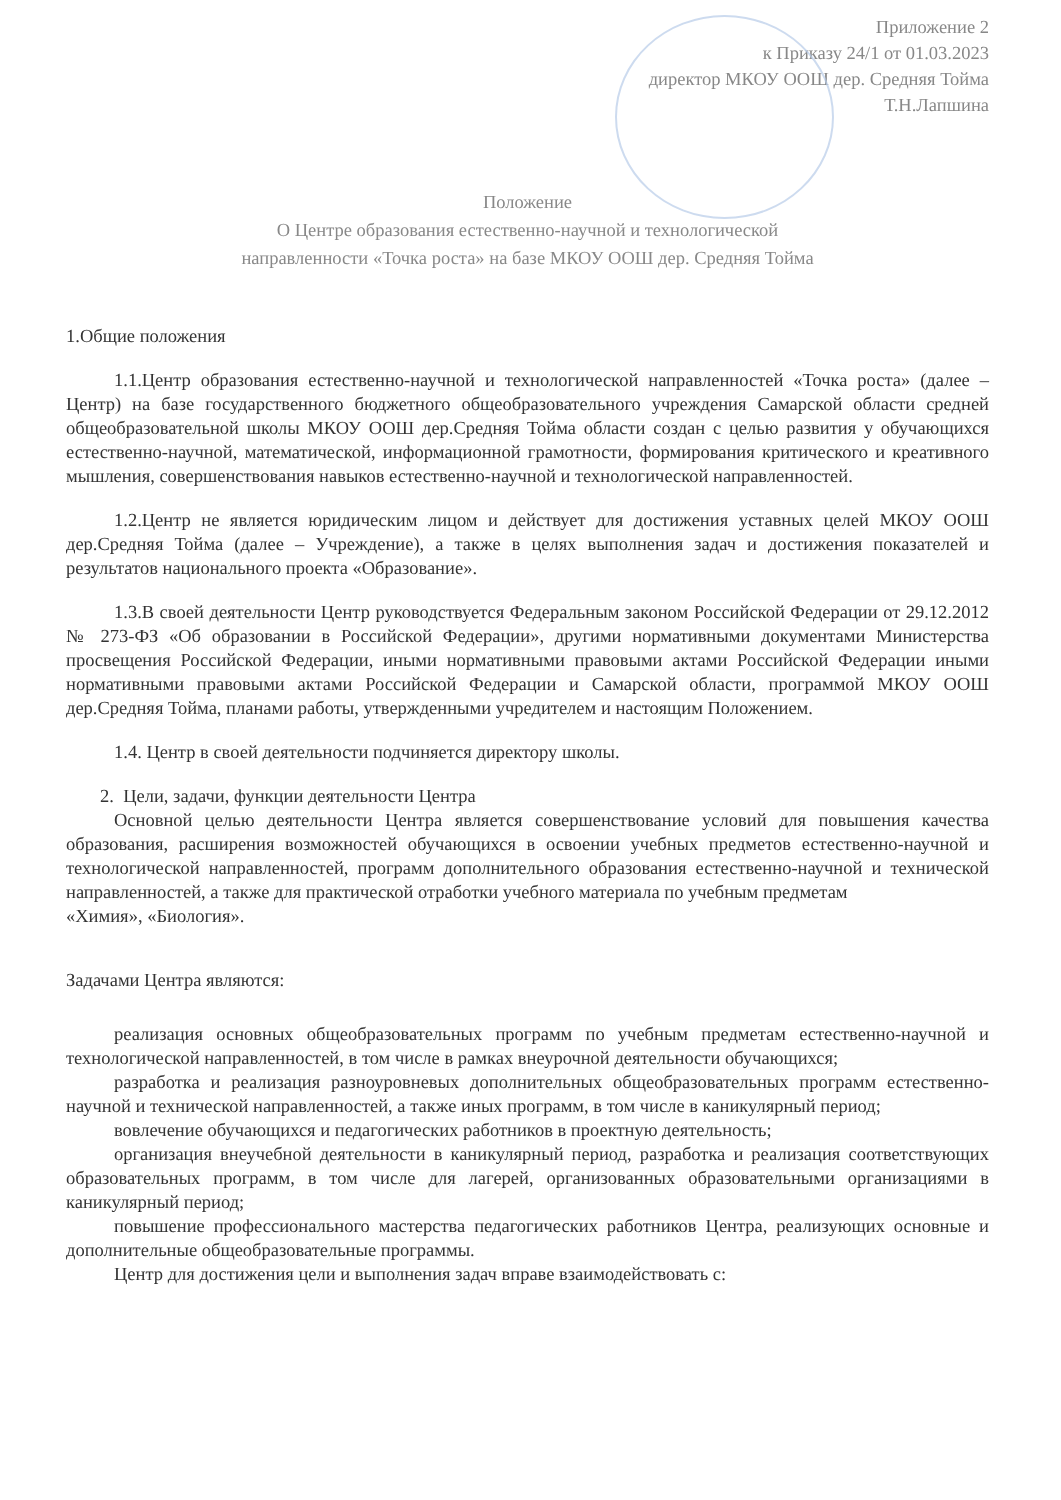Приложение 2
к Приказу 24/1 от 01.03.2023
директор МКОУ ООШ дер. Средняя Тойма
Т.Н.Лапшина
Положение
О Центре образования естественно-научной и технологической
направленности «Точка роста» на базе МКОУ ООШ дер. Средняя Тойма
1.Общие положения
1.1.Центр образования естественно-научной и технологической направленностей «Точка роста» (далее – Центр) на базе государственного бюджетного общеобразовательного учреждения Самарской области средней общеобразовательной школы МКОУ ООШ дер.Средняя Тойма области создан с целью развития у обучающихся естественно-научной, математической, информационной грамотности, формирования критического и креативного мышления, совершенствования навыков естественно-научной и технологической направленностей.
1.2.Центр не является юридическим лицом и действует для достижения уставных целей МКОУ ООШ дер.Средняя Тойма (далее – Учреждение), а также в целях выполнения задач и достижения показателей и результатов национального проекта «Образование».
1.3.В своей деятельности Центр руководствуется Федеральным законом Российской Федерации от 29.12.2012 № 273-ФЗ «Об образовании в Российской Федерации», другими нормативными документами Министерства просвещения Российской Федерации, иными нормативными правовыми актами Российской Федерации иными нормативными правовыми актами Российской Федерации и Самарской области, программой МКОУ ООШ дер.Средняя Тойма, планами работы, утвержденными учредителем и настоящим Положением.
1.4. Центр в своей деятельности подчиняется директору школы.
2. Цели, задачи, функции деятельности Центра
Основной целью деятельности Центра является совершенствование условий для повышения качества образования, расширения возможностей обучающихся в освоении учебных предметов естественно-научной и технологической направленностей, программ дополнительного образования естественно-научной и технической направленностей, а также для практической отработки учебного материала по учебным предметам
«Химия», «Биология».
Задачами Центра являются:
реализация основных общеобразовательных программ по учебным предметам естественно-научной и технологической направленностей, в том числе в рамках внеурочной деятельности обучающихся;
разработка и реализация разноуровневых дополнительных общеобразовательных программ естественно-научной и технической направленностей, а также иных программ, в том числе в каникулярный период;
вовлечение обучающихся и педагогических работников в проектную деятельность;
организация внеучебной деятельности в каникулярный период, разработка и реализация соответствующих образовательных программ, в том числе для лагерей, организованных образовательными организациями в каникулярный период;
повышение профессионального мастерства педагогических работников Центра, реализующих основные и дополнительные общеобразовательные программы.
Центр для достижения цели и выполнения задач вправе взаимодействовать с: